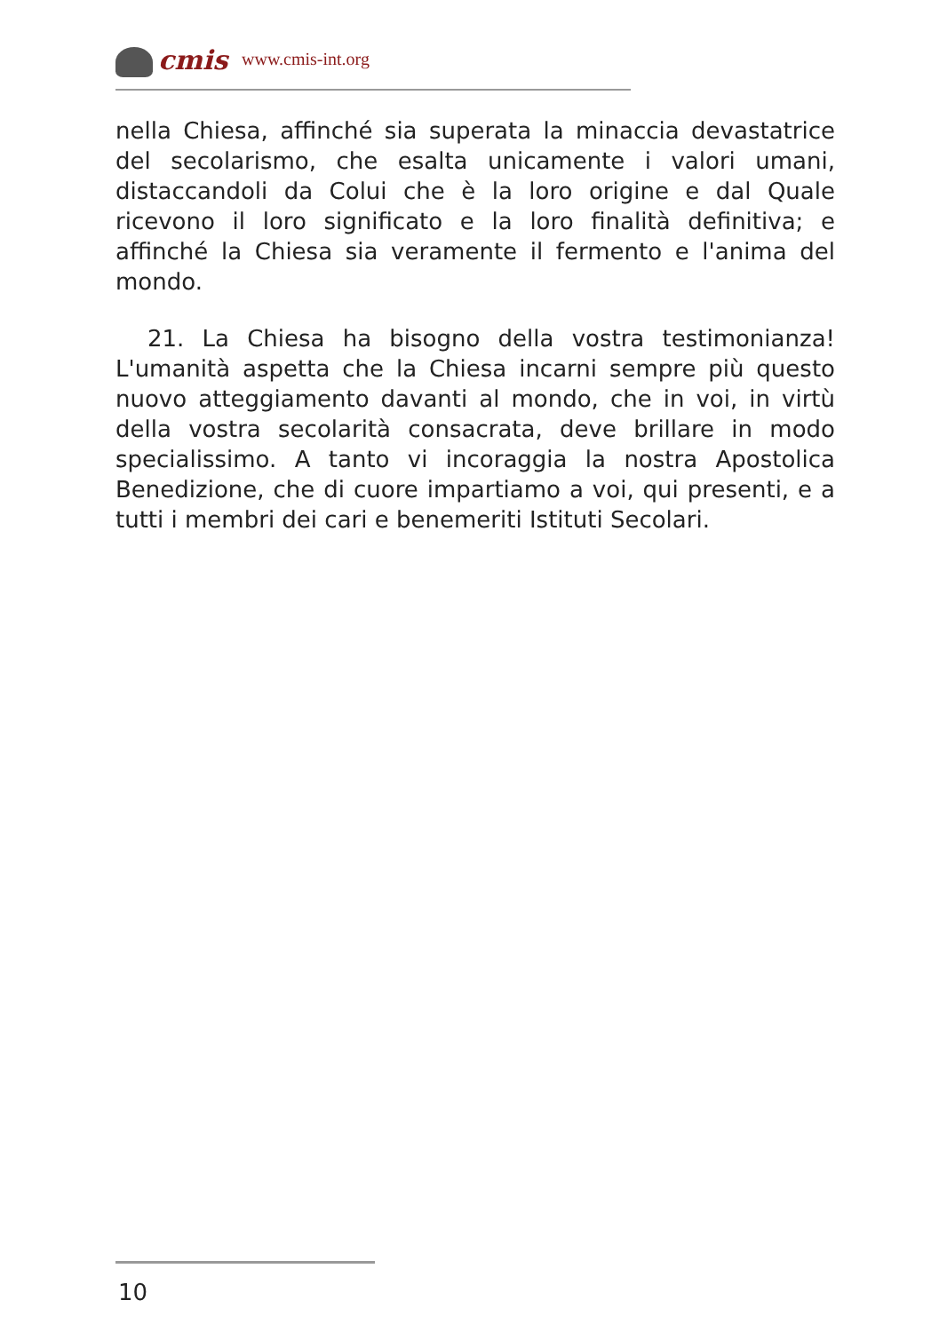cmis www.cmis-int.org
nella Chiesa, affinché sia superata la minaccia devastatrice del secolarismo, che esalta unicamente i valori umani, distaccandoli da Colui che è la loro origine e dal Quale ricevono il loro significato e la loro finalità definitiva; e affinché la Chiesa sia veramente il fermento e l'anima del mondo.
21. La Chiesa ha bisogno della vostra testimonianza! L'umanità aspetta che la Chiesa incarni sempre più questo nuovo atteggiamento davanti al mondo, che in voi, in virtù della vostra secolarità consacrata, deve brillare in modo specialissimo. A tanto vi incoraggia la nostra Apostolica Benedizione, che di cuore impartiamo a voi, qui presenti, e a tutti i membri dei cari e benemeriti Istituti Secolari.
10